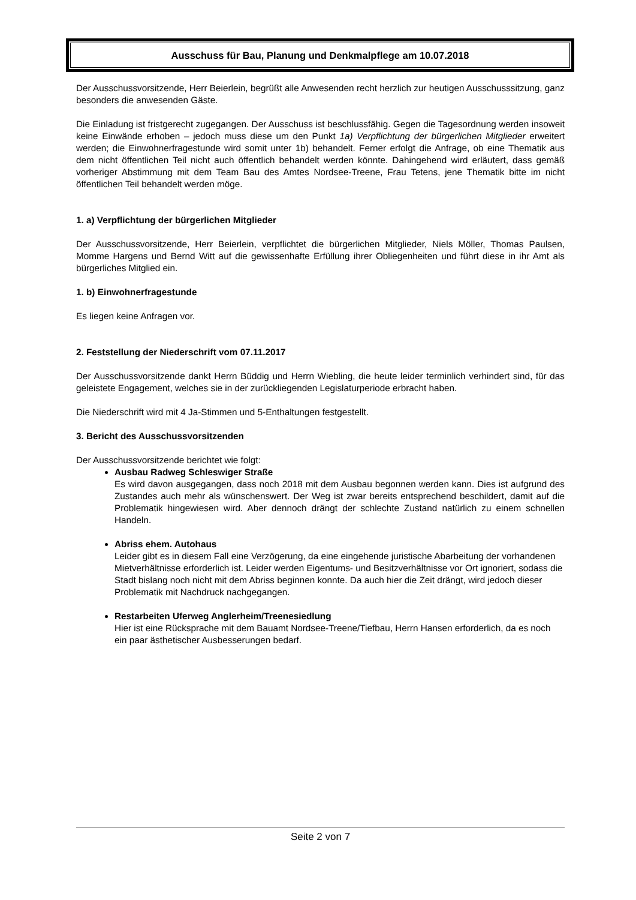Ausschuss für Bau, Planung und Denkmalpflege am 10.07.2018
Der Ausschussvorsitzende, Herr Beierlein, begrüßt alle Anwesenden recht herzlich zur heutigen Ausschusssitzung, ganz besonders die anwesenden Gäste.
Die Einladung ist fristgerecht zugegangen. Der Ausschuss ist beschlussfähig. Gegen die Tagesordnung werden insoweit keine Einwände erhoben – jedoch muss diese um den Punkt 1a) Verpflichtung der bürgerlichen Mitglieder erweitert werden; die Einwohnerfragestunde wird somit unter 1b) behandelt. Ferner erfolgt die Anfrage, ob eine Thematik aus dem nicht öffentlichen Teil nicht auch öffentlich behandelt werden könnte. Dahingehend wird erläutert, dass gemäß vorheriger Abstimmung mit dem Team Bau des Amtes Nordsee-Treene, Frau Tetens, jene Thematik bitte im nicht öffentlichen Teil behandelt werden möge.
1. a) Verpflichtung der bürgerlichen Mitglieder
Der Ausschussvorsitzende, Herr Beierlein, verpflichtet die bürgerlichen Mitglieder, Niels Möller, Thomas Paulsen, Momme Hargens und Bernd Witt auf die gewissenhafte Erfüllung ihrer Obliegenheiten und führt diese in ihr Amt als bürgerliches Mitglied ein.
1. b) Einwohnerfragestunde
Es liegen keine Anfragen vor.
2. Feststellung der Niederschrift vom 07.11.2017
Der Ausschussvorsitzende dankt Herrn Büddig und Herrn Wiebling, die heute leider terminlich verhindert sind, für das geleistete Engagement, welches sie in der zurückliegenden Legislaturperiode erbracht haben.
Die Niederschrift wird mit 4 Ja-Stimmen und 5-Enthaltungen festgestellt.
3. Bericht des Ausschussvorsitzenden
Der Ausschussvorsitzende berichtet wie folgt:
Ausbau Radweg Schleswiger Straße
Es wird davon ausgegangen, dass noch 2018 mit dem Ausbau begonnen werden kann. Dies ist aufgrund des Zustandes auch mehr als wünschenswert. Der Weg ist zwar bereits entsprechend beschildert, damit auf die Problematik hingewiesen wird. Aber dennoch drängt der schlechte Zustand natürlich zu einem schnellen Handeln.
Abriss ehem. Autohaus
Leider gibt es in diesem Fall eine Verzögerung, da eine eingehende juristische Abarbeitung der vorhandenen Mietverhältnisse erforderlich ist. Leider werden Eigentums- und Besitzverhältnisse vor Ort ignoriert, sodass die Stadt bislang noch nicht mit dem Abriss beginnen konnte. Da auch hier die Zeit drängt, wird jedoch dieser Problematik mit Nachdruck nachgegangen.
Restarbeiten Uferweg Anglerheim/Treenesiedlung
Hier ist eine Rücksprache mit dem Bauamt Nordsee-Treene/Tiefbau, Herrn Hansen erforderlich, da es noch ein paar ästhetischer Ausbesserungen bedarf.
Seite 2 von 7